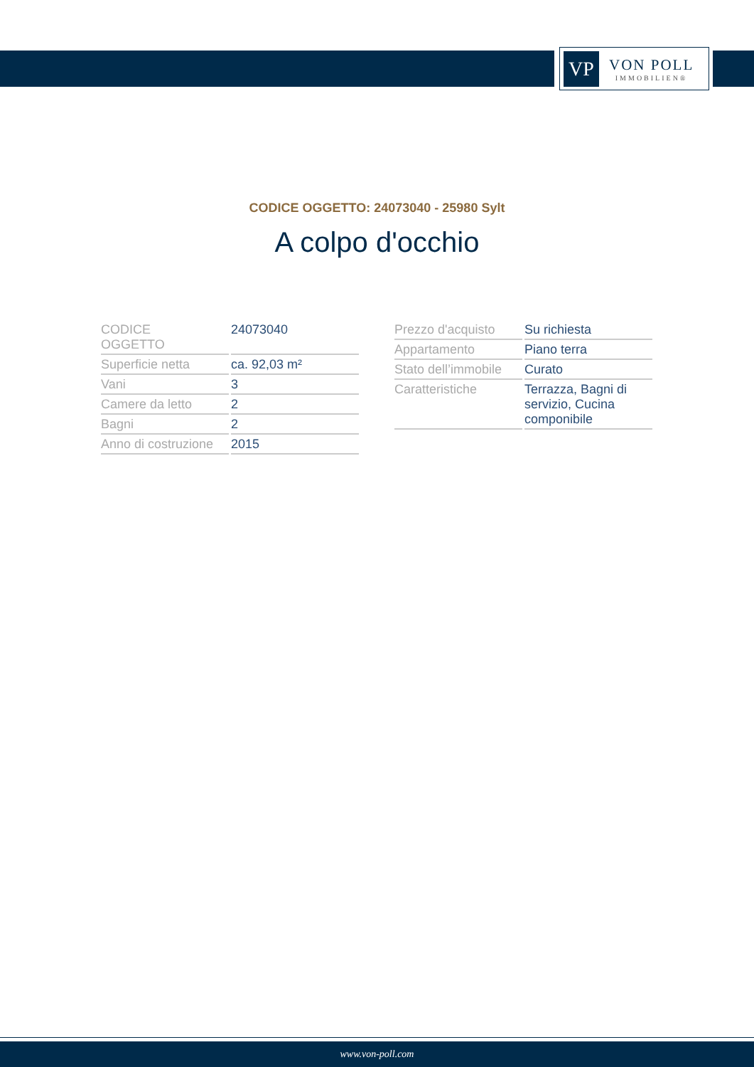VP
VON POLL
IMMOBILIEN®
CODICE OGGETTO: 24073040 - 25980 Sylt
A colpo d'occhio
| CODICE OGGETTO | 24073040 |
| Superficie netta | ca. 92,03 m² |
| Vani | 3 |
| Camere da letto | 2 |
| Bagni | 2 |
| Anno di costruzione | 2015 |
| Prezzo d'acquisto | Su richiesta |
| Appartamento | Piano terra |
| Stato dell’immobile | Curato |
| Caratteristiche | Terrazza, Bagni di servizio, Cucina componibile |
www.von-poll.com